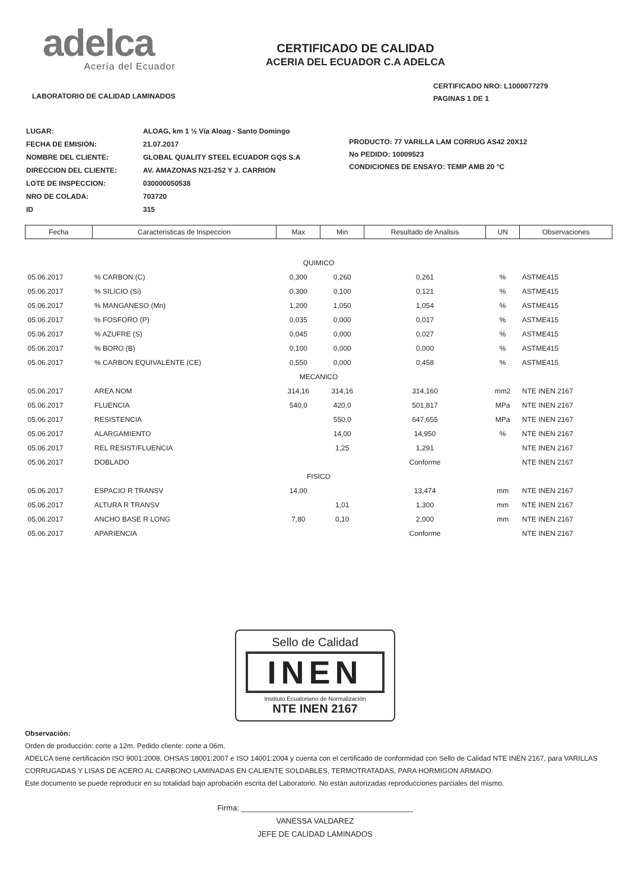adelca
Acería del Ecuador
LABORATORIO DE CALIDAD LAMINADOS
CERTIFICADO DE CALIDAD
ACERIA DEL ECUADOR C.A ADELCA
CERTIFICADO NRO: L1000077279
PAGINAS 1 DE 1
| LUGAR: | ALOAG, km 1 ½ Vía Aloag - Santo Domingo |
| FECHA DE EMISION: | 21.07.2017 |
| NOMBRE DEL CLIENTE: | GLOBAL QUALITY STEEL ECUADOR GQS S.A |
| DIRECCION DEL CLIENTE: | AV. AMAZONAS N21-252 Y J. CARRION |
| LOTE DE INSPECCION: | 030000050538 |
| NRO DE COLADA: | 703720 |
| ID | 315 |
PRODUCTO: 77 VARILLA LAM CORRUG AS42 20X12
No PEDIDO: 10009523
CONDICIONES DE ENSAYO: TEMP AMB 20 °C
| Fecha | Caracteristicas de Inspeccion | Max | Min | Resultado de Analisis | UN | Observaciones |
| --- | --- | --- | --- | --- | --- | --- |
| QUIMICO | | | | | | |
| 05.06.2017 | % CARBON (C) | 0,300 | 0,260 | 0,261 | % | ASTME415 |
| 05.06.2017 | % SILICIO (Si) | 0,300 | 0,100 | 0,121 | % | ASTME415 |
| 05.06.2017 | % MANGANESO (Mn) | 1,200 | 1,050 | 1,054 | % | ASTME415 |
| 05.06.2017 | % FOSFORO (P) | 0,035 | 0,000 | 0,017 | % | ASTME415 |
| 05.06.2017 | % AZUFRE (S) | 0,045 | 0,000 | 0,027 | % | ASTME415 |
| 05.06.2017 | % BORO (B) | 0,100 | 0,000 | 0,000 | % | ASTME415 |
| 05.06.2017 | % CARBON EQUIVALENTE (CE) | 0,550 | 0,000 | 0,458 | % | ASTME415 |
| MECANICO | | | | | | |
| 05.06.2017 | AREA NOM | 314,16 | 314,16 | 314,160 | mm2 | NTE INEN 2167 |
| 05.06.2017 | FLUENCIA | 540,0 | 420,0 | 501,817 | MPa | NTE INEN 2167 |
| 05.06.2017 | RESISTENCIA | | 550,0 | 647,655 | MPa | NTE INEN 2167 |
| 05.06.2017 | ALARGAMIENTO | | 14,00 | 14,950 | % | NTE INEN 2167 |
| 05.06.2017 | REL RESIST/FLUENCIA | | 1,25 | 1,291 | | NTE INEN 2167 |
| 05.06.2017 | DOBLADO | | | Conforme | | NTE INEN 2167 |
| FISICO | | | | | | |
| 05.06.2017 | ESPACIO R TRANSV | 14,00 | | 13,474 | mm | NTE INEN 2167 |
| 05.06.2017 | ALTURA R TRANSV | | 1,01 | 1,300 | mm | NTE INEN 2167 |
| 05.06.2017 | ANCHO BASE R LONG | 7,80 | 0,10 | 2,000 | mm | NTE INEN 2167 |
| 05.06.2017 | APARIENCIA | | | Conforme | | NTE INEN 2167 |
Sello de Calidad
INEN
Instituto Ecuatoriano de Normalización
NTE INEN 2167
Observación:
Orden de producción: corte a 12m. Pedido cliente: corte a 06m.
ADELCA tiene certificación ISO 9001:2008, OHSAS 18001:2007 e ISO 14001:2004 y cuenta con el certificado de conformidad con Sello de Calidad NTE INEN 2167, para VARILLAS CORRUGADAS Y LISAS DE ACERO AL CARBONO LAMINADAS EN CALIENTE SOLDABLES, TERMOTRATADAS, PARA HORMIGON ARMADO.
Este documento se puede reproducir en su totalidad bajo aprobación escrita del Laboratorio. No están autorizadas reproducciones parciales del mismo.
Firma: ________________________________________
VANESSA VALDAREZ
JEFE DE CALIDAD LAMINADOS